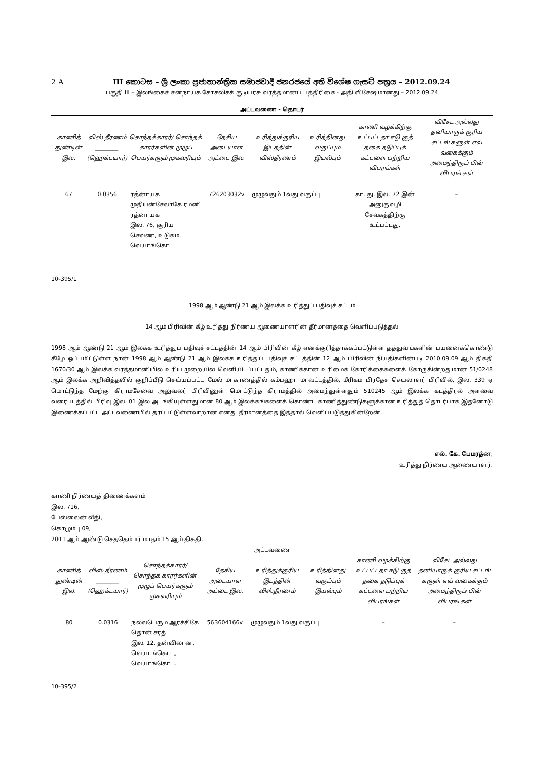2 A III කොටස – ශ්‍රී ලංකා ප්‍රජාතාන්ත්‍රික සමාජවාදී ජනරජයේ අති විශේෂ ගැසට් පත්‍රය – 2012.09.24
பகுதி III – இலங்கைச் சனநாயக சோசலிசக் குடியரசு வர்த்தமானப் பத்திரிகை - அதி விசேஷமானது – 2012.09.24
அட்டவணை - தொடர்
| காணித் துண்டின் இல. | விஸ் தீரணம் ________ (ஹெக்டயார்) | சொந்தக்காரர்/ சொந்தக் காரர்களின் முழுப் பெயர்களும் முகவரியும் | தேசிய அடையாள அட்டை இல. | உரித்துக்குரிய இடத்தின் விஸ்தீரணம் | உரித்தினது வகுப்பும் இயல்பும் | காணி வழக்கிற்கு உட்பட்டதா ஈடு குத் தகை தடுப்புக் கட்டளை பற்றிய விபரங்கள் | விசேட அல்லது தனியாருக் குரிய சட்டங் களுள் எவ் வகைக்கும் அமைந்திருப் பின் விபரங் கள் |
| --- | --- | --- | --- | --- | --- | --- | --- |
| 67 | 0.0356 | ரத்னாயக முதியன்சேலாகே ரமனி ரத்னாயக இல. 76, சூரிய செவண, உடுகம, வெயாங்கொட | 726203032v | முழுவதும் 1வது வகுப்பு | | கா. து. இல. 72 இன் அனுகுவழி சேவகத்திற்கு உட்பட்டது, | – |
10-395/1
1998 ஆம் ஆண்டு 21 ஆம் இலக்க உரித்துப் பதிவுச் சட்டம்
14 ஆம் பிரிவின் கீழ் உரித்து நிர்ணய ஆணையாளரின் தீர்மானத்தை வெளிப்படுத்தல்
1998 ஆம் ஆண்டு 21 ஆம் இலக்க உரித்துப் பதிவுச் சட்டத்தின் 14 ஆம் பிரிவின் கீழ் எனக்குரித்தாக்கப்பட்டுள்ள தத்துவங்களின் பயனைக்கொண்டு கீழே ஒப்பமிட்டுள்ள நான் 1998 ஆம் ஆண்டு 21 ஆம் இலக்க உரித்துப் பதிவுச் சட்டத்தின் 12 ஆம் பிரிவின் நியதிகளின்படி 2010.09.09 ஆம் திகதி 1670/30 ஆம் இலக்க வர்த்தமானியில் உரிய முறையில் வெளியிடப்பட்டதும், காணிக்கான உரிமைக் கோரிக்கைகளைக் கோருகின்றதுமான 51/0248 ஆம் இலக்க அறிவித்தலில் குறிப்பீடு செய்யப்பட்ட மேல் மாகாணத்தில் கம்பஹா மாவட்டத்தில், மீரிகம பிரதேச செயலாளர் பிரிவில், இல. 339 ஏ மொட்டுந்த மேற்கு கிராமசேவை அலுவலர் பிரிவினுள் மொட்டுந்த கிராமத்தில் அமைந்துள்ளதும் 510245 ஆம் இலக்க கடத்திரல் அளவை வரைபடத்தில் பிரிவு இல. 01 இல் அடங்கியுள்ளதுமான 80 ஆம் இலக்கங்களைக் கொண்ட காணித்துண்டுகளுக்கான உரித்துத் தொடர்பாக இதனோடு இணைக்கப்பட்ட அட்டவணையில் தரப்பட்டுள்ளவாறான எனது தீர்மானத்தை இத்தால் வெளிப்படுத்துகின்றேன்.
எல். கே. பேமரத்ன,
உரித்து நிர்ணய ஆணையாளர்.
காணி நிர்ணயத் திணைக்களம்
இல. 716,
பேஸ்லைன் வீதி,
கொழும்பு 09,
2011 ஆம் ஆண்டு செததெம்பர் மாதம் 15 ஆம் திகதி.
அட்டவணை
| காணித் துண்டின் இல. | விஸ் தீரணம் ________ (ஹெக்டயார்) | சொந்தக்காரர்/ சொந்தக் காரர்களின் முழுப் பெயர்களும் முகவரியும் | தேசிய அடையாள அட்டை இல. | உரித்துக்குரிய இடத்தின் விஸ்தீரணம் | உரித்தினது வகுப்பும் இயல்பும் | காணி வழக்கிற்கு உட்பட்டதா ஈடு குத் தகை தடுப்புக் கட்டளை பற்றிய விபரங்கள் | விசேட அல்லது தனியாருக் குரிய சட்டங் களுள் எவ் வகைக்கும் அமைந்திருப் பின் விபரங் கள் |
| --- | --- | --- | --- | --- | --- | --- | --- |
| 80 | 0.0316 | நல்லபெரும ஆரச்சிகே தொன் சரத் இல. 12, தன்விலான, வெயாங்கொட, வெயாங்கொட. | 563604166v | முழுவதும் 1வது வகுப்பு | | – | – |
10-395/2